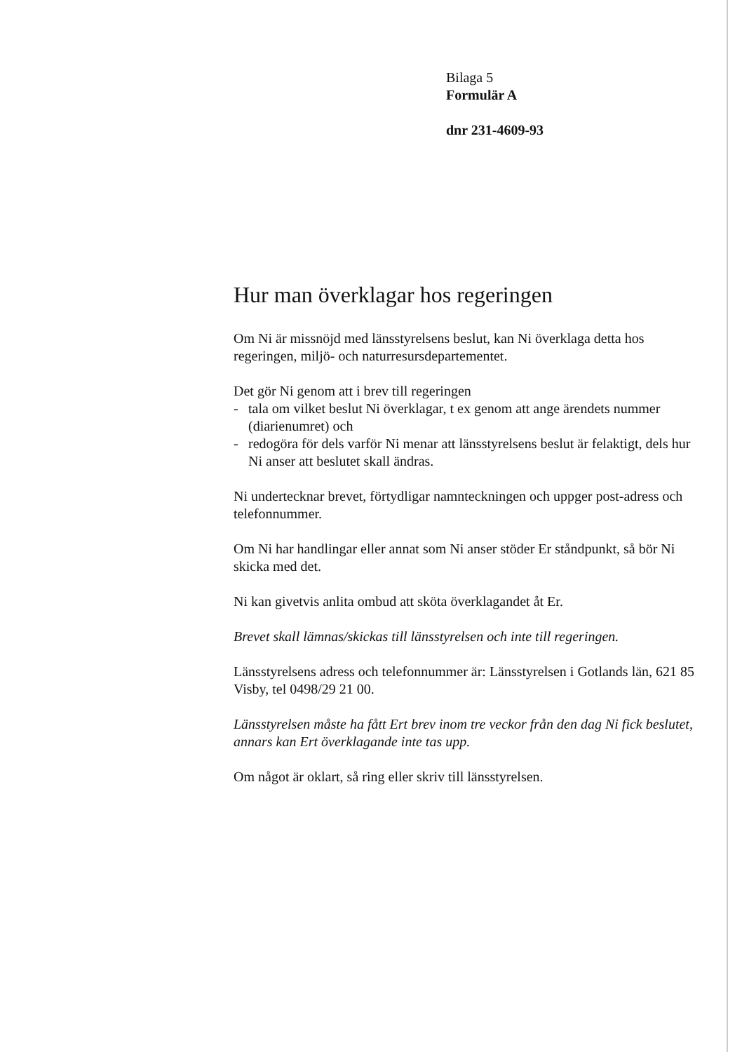Bilaga 5
Formulär A
dnr 231-4609-93
Hur man överklagar hos regeringen
Om Ni är missnöjd med länsstyrelsens beslut, kan Ni överklaga detta hos regeringen, miljö- och naturresursdepartementet.
Det gör Ni genom att i brev till regeringen
- tala om vilket beslut Ni överklagar, t ex genom att ange ärendets nummer (diarienumret) och
- redogöra för dels varför Ni menar att länsstyrelsens beslut är felaktigt, dels hur Ni anser att beslutet skall ändras.
Ni undertecknar brevet, förtydligar namnteckningen och uppger post-adress och telefonnummer.
Om Ni har handlingar eller annat som Ni anser stöder Er ståndpunkt, så bör Ni skicka med det.
Ni kan givetvis anlita ombud att sköta överklagandet åt Er.
Brevet skall lämnas/skickas till länsstyrelsen och inte till regeringen.
Länsstyrelsens adress och telefonnummer är: Länsstyrelsen i Gotlands län, 621 85 Visby, tel 0498/29 21 00.
Länsstyrelsen måste ha fått Ert brev inom tre veckor från den dag Ni fick beslutet, annars kan Ert överklagande inte tas upp.
Om något är oklart, så ring eller skriv till länsstyrelsen.